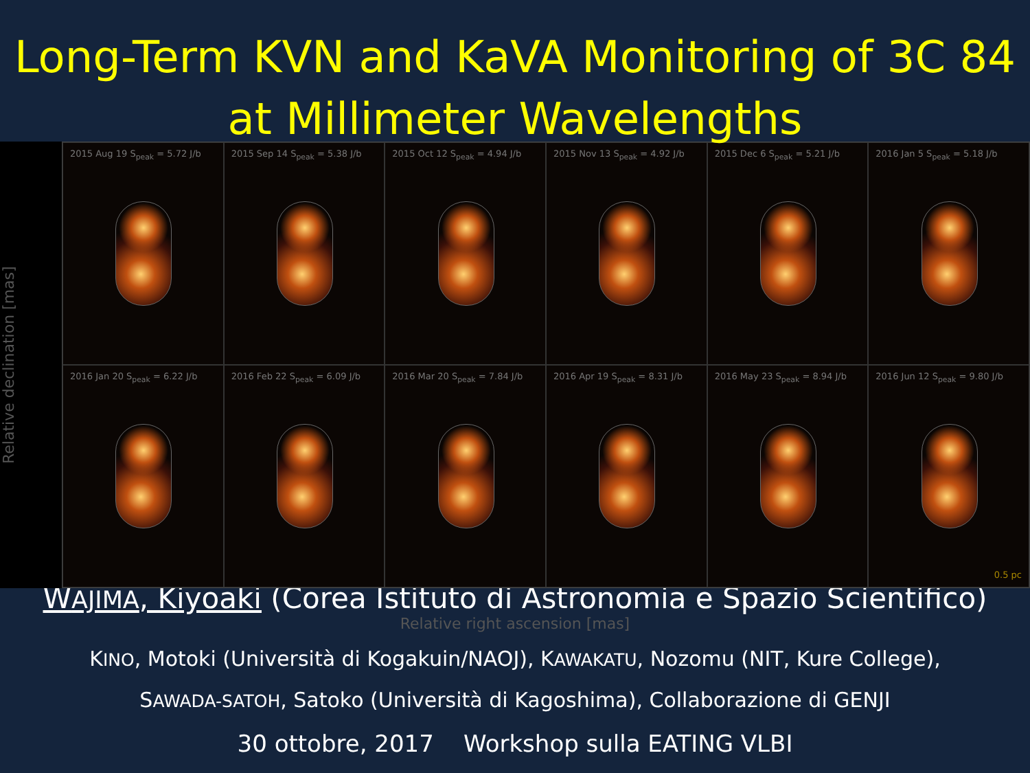Long-Term KVN and KaVA Monitoring of 3C 84
at Millimeter Wavelengths
Relative declination [mas]
2015 Aug 19 S<sub>peak</sub> = 5.72 J/b
2015 Sep 14 S<sub>peak</sub> = 5.38 J/b
2015 Oct 12 S<sub>peak</sub> = 4.94 J/b
2015 Nov 13 S<sub>peak</sub> = 4.92 J/b
2015 Dec 6 S<sub>peak</sub> = 5.21 J/b
2016 Jan 5 S<sub>peak</sub> = 5.18 J/b
2016 Jan 20 S<sub>peak</sub> = 6.22 J/b
2016 Feb 22 S<sub>peak</sub> = 6.09 J/b
2016 Mar 20 S<sub>peak</sub> = 7.84 J/b
2016 Apr 19 S<sub>peak</sub> = 8.31 J/b
2016 May 23 S<sub>peak</sub> = 8.94 J/b
2016 Jun 12 S<sub>peak</sub> = 9.80 J/b
0.5 pc
WAJIMA, Kiyoaki (Corea Istituto di Astronomia e Spazio Scientifico)
Relative right ascension [mas]
KINO, Motoki (Università di Kogakuin/NAOJ), KAWAKATU, Nozomu (NIT, Kure College),
SAWADA-SATOH, Satoko (Università di Kagoshima), Collaborazione di GENJI
30 ottobre, 2017 Workshop sulla EATING VLBI